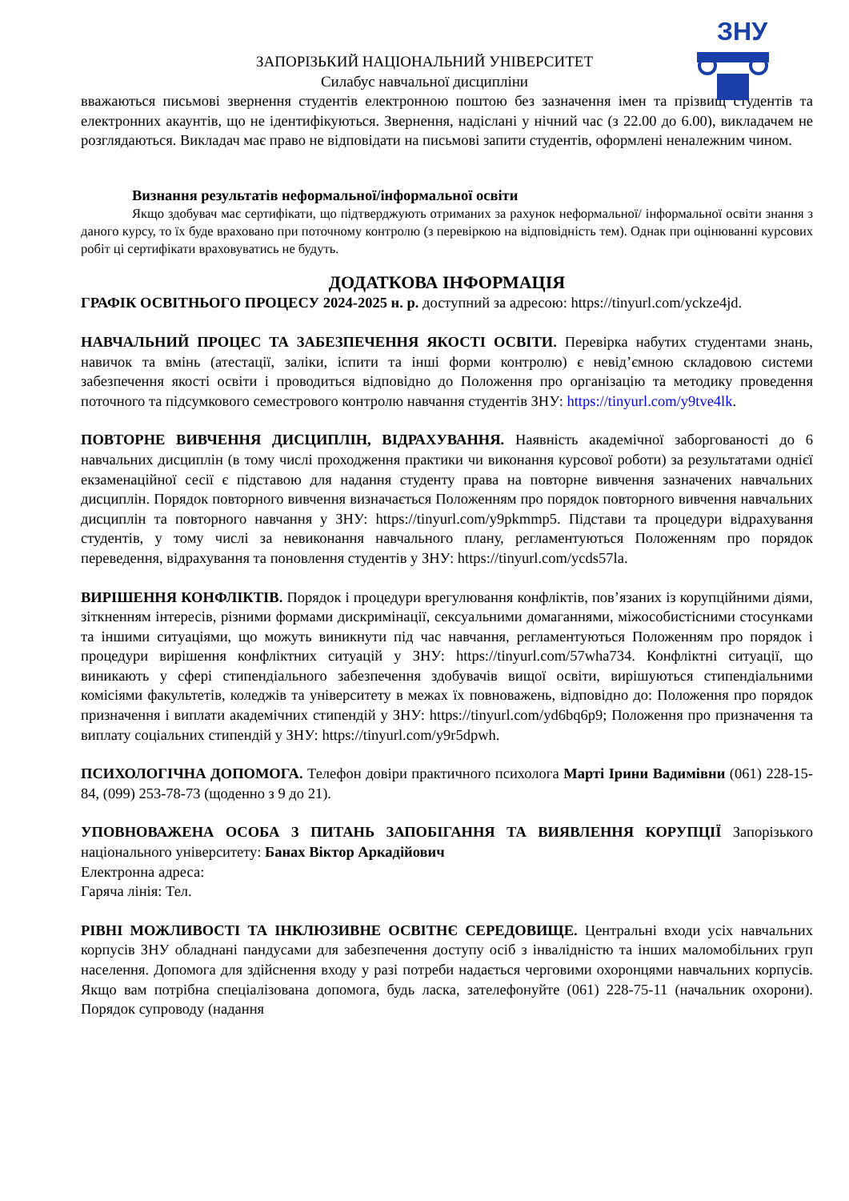ЗНУ
ЗАПОРІЗЬКИЙ НАЦІОНАЛЬНИЙ УНІВЕРСИТЕТ
Силабус навчальної дисципліни
вважаються письмові звернення студентів електронною поштою без зазначення імен та прізвищ студентів та електронних акаунтів, що не ідентифікуються. Звернення, надіслані у нічний час (з 22.00 до 6.00), викладачем не розглядаються. Викладач має право не відповідати на письмові запити студентів, оформлені неналежним чином.
Визнання результатів неформальної/інформальної освіти
Якщо здобувач має сертифікати, що підтверджують отриманих за рахунок неформальної/ інформальної освіти знання з даного курсу, то їх буде враховано при поточному контролю (з перевіркою на відповідність тем). Однак при оцінюванні курсових робіт ці сертифікати враховуватись не будуть.
ДОДАТКОВА ІНФОРМАЦІЯ
ГРАФІК ОСВІТНЬОГО ПРОЦЕСУ 2024-2025 н. р. доступний за адресою: https://tinyurl.com/yckze4jd.
НАВЧАЛЬНИЙ ПРОЦЕС ТА ЗАБЕЗПЕЧЕННЯ ЯКОСТІ ОСВІТИ. Перевірка набутих студентами знань, навичок та вмінь (атестації, заліки, іспити та інші форми контролю) є невід’ємною складовою системи забезпечення якості освіти і проводиться відповідно до Положення про організацію та методику проведення поточного та підсумкового семестрового контролю навчання студентів ЗНУ: https://tinyurl.com/y9tve4lk.
ПОВТОРНЕ ВИВЧЕННЯ ДИСЦИПЛІН, ВІДРАХУВАННЯ. Наявність академічної заборгованості до 6 навчальних дисциплін (в тому числі проходження практики чи виконання курсової роботи) за результатами однієї екзаменаційної сесії є підставою для надання студенту права на повторне вивчення зазначених навчальних дисциплін. Порядок повторного вивчення визначається Положенням про порядок повторного вивчення навчальних дисциплін та повторного навчання у ЗНУ: https://tinyurl.com/y9pkmmp5. Підстави та процедури відрахування студентів, у тому числі за невиконання навчального плану, регламентуються Положенням про порядок переведення, відрахування та поновлення студентів у ЗНУ: https://tinyurl.com/ycds57la.
ВИРІШЕННЯ КОНФЛІКТІВ. Порядок і процедури врегулювання конфліктів, пов’язаних із корупційними діями, зіткненням інтересів, різними формами дискримінації, сексуальними домаганнями, міжособистісними стосунками та іншими ситуаціями, що можуть виникнути під час навчання, регламентуються Положенням про порядок і процедури вирішення конфліктних ситуацій у ЗНУ: https://tinyurl.com/57wha734. Конфліктні ситуації, що виникають у сфері стипендіального забезпечення здобувачів вищої освіти, вирішуються стипендіальними комісіями факультетів, коледжів та університету в межах їх повноважень, відповідно до: Положення про порядок призначення і виплати академічних стипендій у ЗНУ: https://tinyurl.com/yd6bq6p9; Положення про призначення та виплату соціальних стипендій у ЗНУ: https://tinyurl.com/y9r5dpwh.
ПСИХОЛОГІЧНА ДОПОМОГА. Телефон довіри практичного психолога Марті Ірини Вадимівни (061) 228-15-84, (099) 253-78-73 (щоденно з 9 до 21).
УПОВНОВАЖЕНА ОСОБА З ПИТАНЬ ЗАПОБІГАННЯ ТА ВИЯВЛЕННЯ КОРУПЦІЇ Запорізького національного університету: Банах Віктор Аркадійович
Електронна адреса:
Гаряча лінія: Тел.
РІВНІ МОЖЛИВОСТІ ТА ІНКЛЮЗИВНЕ ОСВІТНЄ СЕРЕДОВИЩЕ. Центральні входи усіх навчальних корпусів ЗНУ обладнані пандусами для забезпечення доступу осіб з інвалідністю та інших маломобільних груп населення. Допомога для здійснення входу у разі потреби надається черговими охоронцями навчальних корпусів. Якщо вам потрібна спеціалізована допомога, будь ласка, зателефонуйте (061) 228-75-11 (начальник охорони). Порядок супроводу (надання